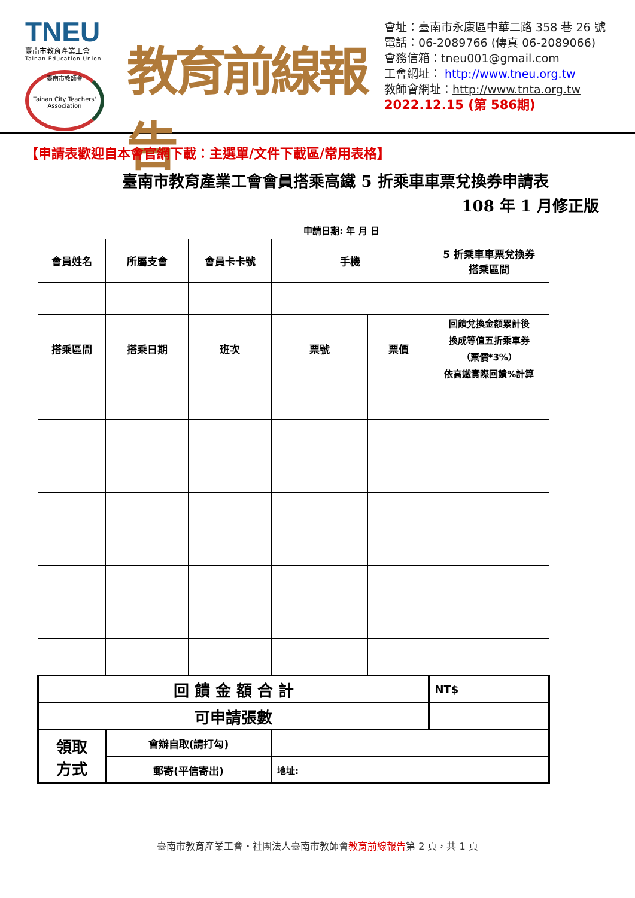TNEU
臺南市教育產業工會
Tainan Education Union
臺南市教師會
Tainan City Teachers' Association
教育前線報告
會址：臺南市永康區中華二路 358 巷 26 號
電話：06-2089766 (傳真 06-2089066)
會務信箱：tneu001@gmail.com
工會網址： http://www.tneu.org.tw
教師會網址：http://www.tnta.org.tw
2022.12.15 (第 586期)
【申請表歡迎自本會官網下載：主選單/文件下載區/常用表格】
臺南市教育產業工會會員搭乘高鐵 5 折乘車車票兌換券申請表
108 年 1 月修正版
申請日期: 年 月 日
| 會員姓名 | 所屬支會 | 會員卡卡號 | 手機 | | 5 折乘車車票兌換券 搭乘區間 |
| --- | --- | --- | --- | --- | --- |
| 搭乘區間 | 搭乘日期 | 班次 | 票號 | 票價 | 回饋兌換金額累計後 換成等值五折乘車券 （票價*3%） 依高鐵實際回饋%計算 |
| 回 饋 金 額 合 計 | | | | | NT$ |
| 可申請張數 | | | | | |
| 領取 方式 | 會辦自取(請打勾) | | | | |
| | 郵寄(平信寄出) | | 地址: | | |
臺南市教育產業工會・社團法人臺南市教師會教育前線報告第 2 頁，共 1 頁